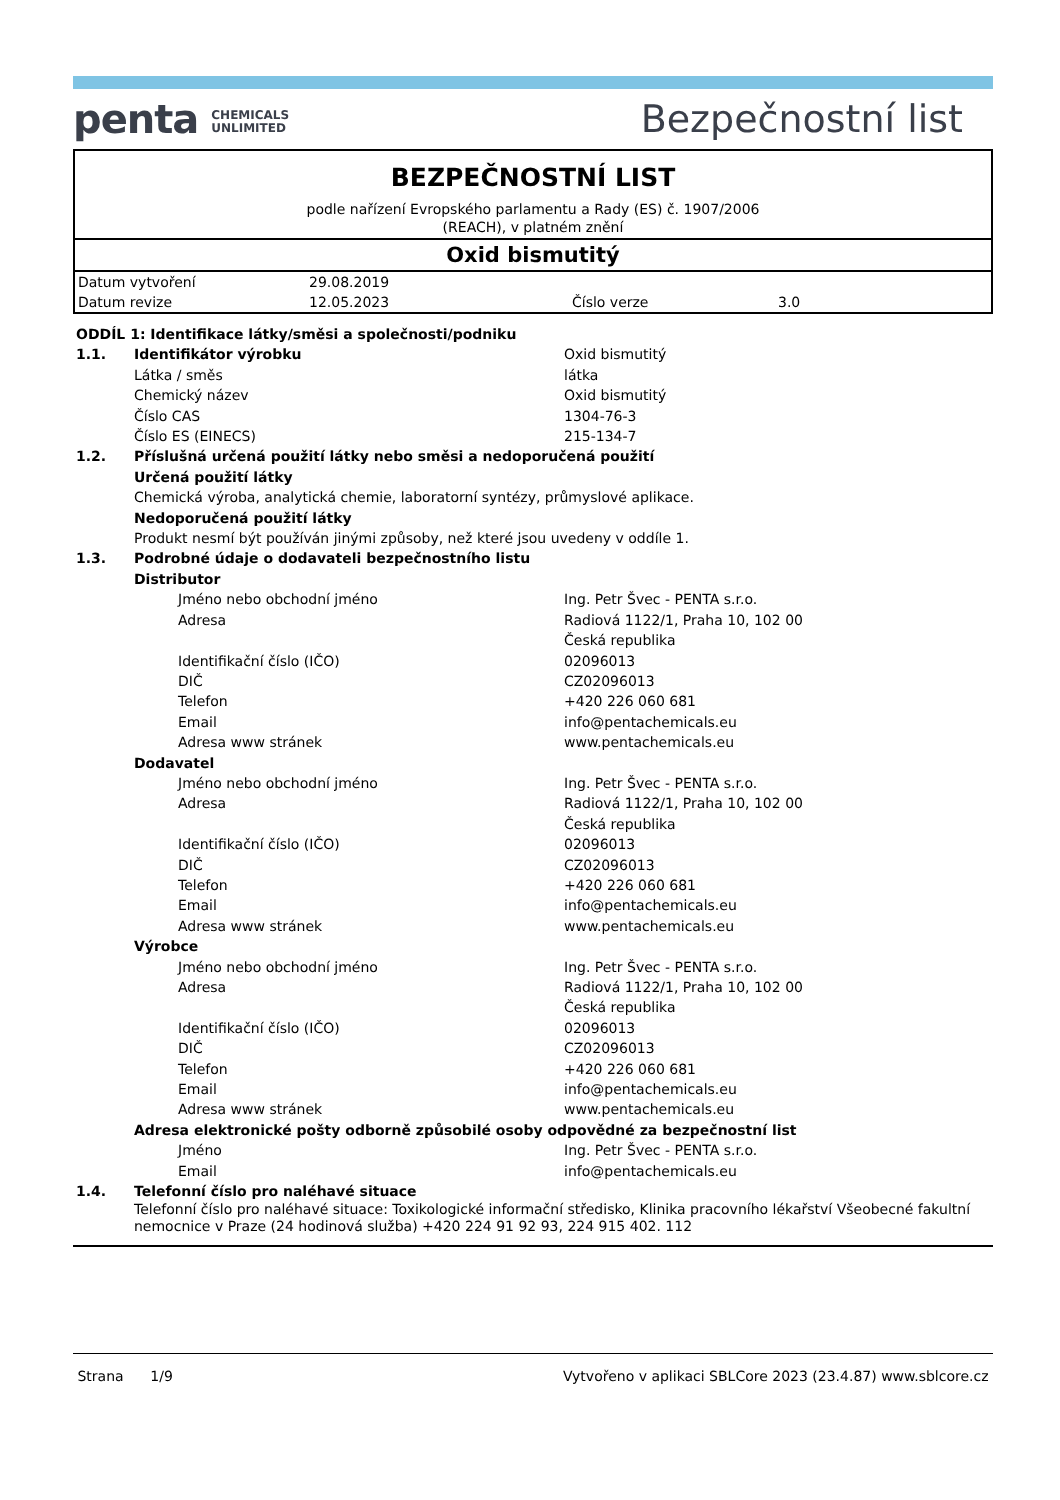penta CHEMICALS
UNLIMITED
Bezpečnostní list
BEZPEČNOSTNÍ LIST
podle nařízení Evropského parlamentu a Rady (ES) č. 1907/2006
(REACH), v platném znění
Oxid bismutitý
| Datum vytvoření | 29.08.2019 | | |
| Datum revize | 12.05.2023 | Číslo verze | 3.0 |
| ODDÍL 1: Identifikace látky/směsi a společnosti/podniku | | |
| 1.1. | Identifikátor výrobku | Oxid bismutitý |
| | Látka / směs | látka |
| | Chemický název | Oxid bismutitý |
| | Číslo CAS | 1304-76-3 |
| | Číslo ES (EINECS) | 215-134-7 |
| 1.2. | Příslušná určená použití látky nebo směsi a nedoporučená použití | |
| | Určená použití látky | |
| | Chemická výroba, analytická chemie, laboratorní syntézy, průmyslové aplikace. | |
| | Nedoporučená použití látky | |
| | Produkt nesmí být používán jinými způsoby, než které jsou uvedeny v oddíle 1. | |
| 1.3. | Podrobné údaje o dodavateli bezpečnostního listu | |
| | Distributor | |
| | Jméno nebo obchodní jméno | Ing. Petr Švec - PENTA s.r.o. |
| | Adresa | Radiová 1122/1, Praha 10, 102 00 Česká republika |
| | Identifikační číslo (IČO) | 02096013 |
| | DIČ | CZ02096013 |
| | Telefon | +420 226 060 681 |
| | Email | info@pentachemicals.eu |
| | Adresa www stránek | www.pentachemicals.eu |
| | Dodavatel | |
| | Jméno nebo obchodní jméno | Ing. Petr Švec - PENTA s.r.o. |
| | Adresa | Radiová 1122/1, Praha 10, 102 00 Česká republika |
| | Identifikační číslo (IČO) | 02096013 |
| | DIČ | CZ02096013 |
| | Telefon | +420 226 060 681 |
| | Email | info@pentachemicals.eu |
| | Adresa www stránek | www.pentachemicals.eu |
| | Výrobce | |
| | Jméno nebo obchodní jméno | Ing. Petr Švec - PENTA s.r.o. |
| | Adresa | Radiová 1122/1, Praha 10, 102 00 Česká republika |
| | Identifikační číslo (IČO) | 02096013 |
| | DIČ | CZ02096013 |
| | Telefon | +420 226 060 681 |
| | Email | info@pentachemicals.eu |
| | Adresa www stránek | www.pentachemicals.eu |
| | Adresa elektronické pošty odborně způsobilé osoby odpovědné za bezpečnostní list | |
| | Jméno | Ing. Petr Švec - PENTA s.r.o. |
| | Email | info@pentachemicals.eu |
| 1.4. | Telefonní číslo pro naléhavé situace | |
| | Telefonní číslo pro naléhavé situace: Toxikologické informační středisko, Klinika pracovního lékařství Všeobecné fakultní nemocnice v Praze (24 hodinová služba) +420 224 91 92 93, 224 915 402. 112 | |
Strana 1/9 Vytvořeno v aplikaci SBLCore 2023 (23.4.87) www.sblcore.cz